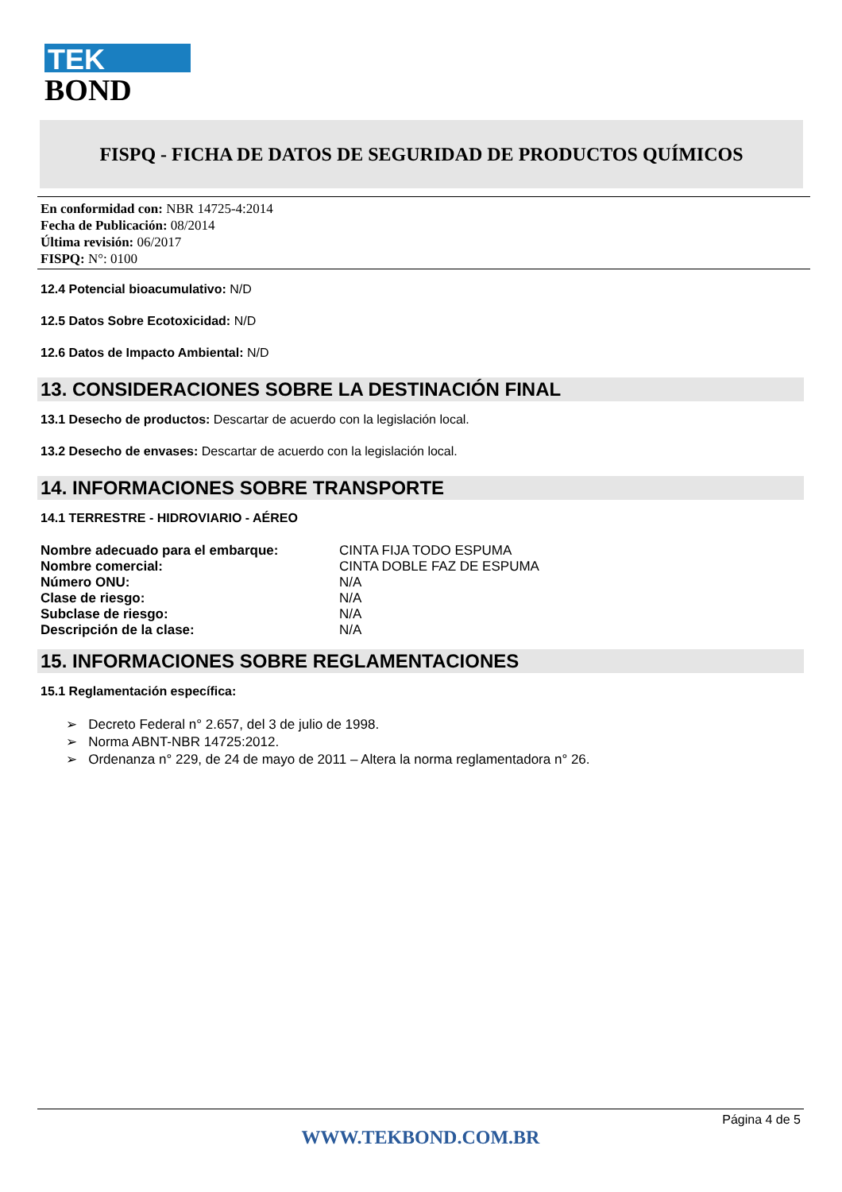TEK
BOND
FISPQ - FICHA DE DATOS DE SEGURIDAD DE PRODUCTOS QUÍMICOS
En conformidad con: NBR 14725-4:2014
Fecha de Publicación: 08/2014
Última revisión: 06/2017
FISPQ: N°: 0100
12.4 Potencial bioacumulativo: N/D
12.5 Datos Sobre Ecotoxicidad: N/D
12.6 Datos de Impacto Ambiental: N/D
13. CONSIDERACIONES SOBRE LA DESTINACIÓN FINAL
13.1 Desecho de productos: Descartar de acuerdo con la legislación local.
13.2 Desecho de envases: Descartar de acuerdo con la legislación local.
14. INFORMACIONES SOBRE TRANSPORTE
14.1 TERRESTRE - HIDROVIARIO - AÉREO
| Nombre adecuado para el embarque: | CINTA FIJA TODO ESPUMA |
| Nombre comercial: | CINTA DOBLE FAZ DE ESPUMA |
| Número ONU: | N/A |
| Clase de riesgo: | N/A |
| Subclase de riesgo: | N/A |
| Descripción de la clase: | N/A |
15. INFORMACIONES SOBRE REGLAMENTACIONES
15.1 Reglamentación específica:
➢ Decreto Federal n° 2.657, del 3 de julio de 1998.
➢ Norma ABNT-NBR 14725:2012.
➢ Ordenanza n° 229, de 24 de mayo de 2011 – Altera la norma reglamentadora n° 26.
Página 4 de 5
WWW.TEKBOND.COM.BR